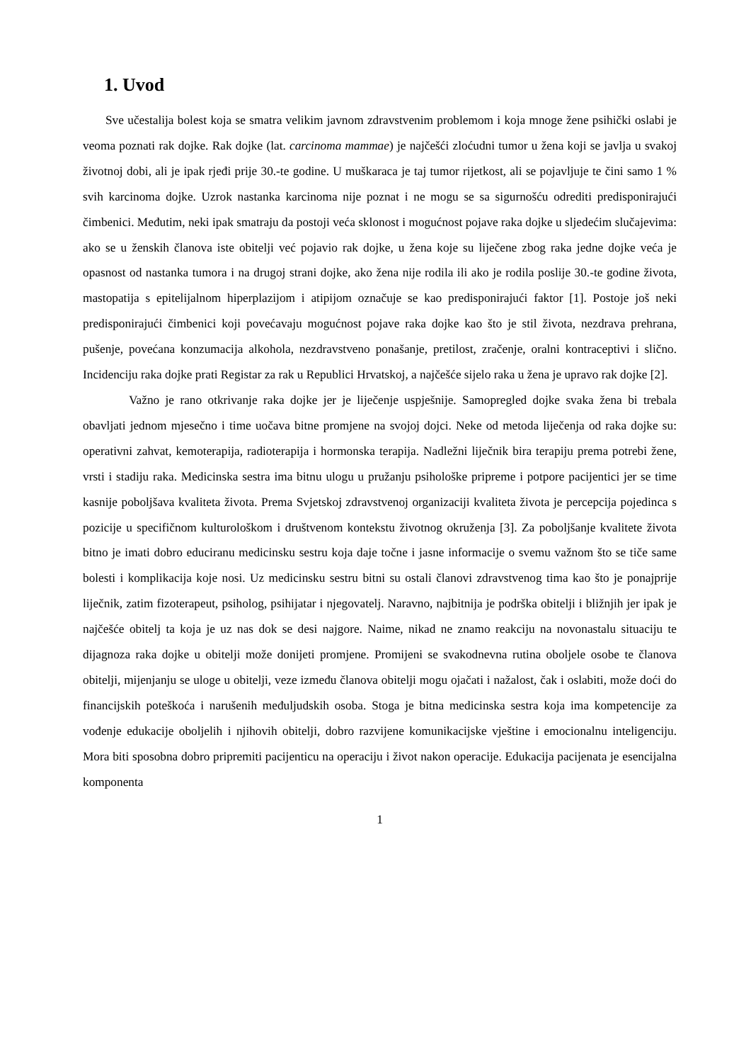1. Uvod
Sve učestalija bolest koja se smatra velikim javnom zdravstvenim problemom i koja mnoge žene psihički oslabi je veoma poznati rak dojke. Rak dojke (lat. carcinoma mammae) je najčešći zloćudni tumor u žena koji se javlja u svakoj životnoj dobi, ali je ipak rjeđi prije 30.-te godine. U muškaraca je taj tumor rijetkost, ali se pojavljuje te čini samo 1 % svih karcinoma dojke. Uzrok nastanka karcinoma nije poznat i ne mogu se sa sigurnošću odrediti predisponirajući čimbenici. Međutim, neki ipak smatraju da postoji veća sklonost i mogućnost pojave raka dojke u sljedećim slučajevima: ako se u ženskih članova iste obitelji već pojavio rak dojke, u žena koje su liječene zbog raka jedne dojke veća je opasnost od nastanka tumora i na drugoj strani dojke, ako žena nije rodila ili ako je rodila poslije 30.-te godine života, mastopatija s epitelijalnom hiperplazijom i atipijom označuje se kao predisponirajući faktor [1]. Postoje još neki predisponirajući čimbenici koji povećavaju mogućnost pojave raka dojke kao što je stil života, nezdrava prehrana, pušenje, povećana konzumacija alkohola, nezdravstveno ponašanje, pretilost, zračenje, oralni kontraceptivi i slično. Incidenciju raka dojke prati Registar za rak u Republici Hrvatskoj, a najčešće sijelo raka u žena je upravo rak dojke [2].
Važno je rano otkrivanje raka dojke jer je liječenje uspješnije. Samopregled dojke svaka žena bi trebala obavljati jednom mjesečno i time uočava bitne promjene na svojoj dojci. Neke od metoda liječenja od raka dojke su: operativni zahvat, kemoterapija, radioterapija i hormonska terapija. Nadležni liječnik bira terapiju prema potrebi žene, vrsti i stadiju raka. Medicinska sestra ima bitnu ulogu u pružanju psihološke pripreme i potpore pacijentici jer se time kasnije poboljšava kvaliteta života. Prema Svjetskoj zdravstvenoj organizaciji kvaliteta života je percepcija pojedinca s pozicije u specifičnom kulturološkom i društvenom kontekstu životnog okruženja [3]. Za poboljšanje kvalitete života bitno je imati dobro educiranu medicinsku sestru koja daje točne i jasne informacije o svemu važnom što se tiče same bolesti i komplikacija koje nosi. Uz medicinsku sestru bitni su ostali članovi zdravstvenog tima kao što je ponajprije liječnik, zatim fizoterapeut, psiholog, psihijatar i njegovatelj. Naravno, najbitnija je podrška obitelji i bližnjih jer ipak je najčešće obitelj ta koja je uz nas dok se desi najgore. Naime, nikad ne znamo reakciju na novonastalu situaciju te dijagnoza raka dojke u obitelji može donijeti promjene. Promijeni se svakodnevna rutina oboljele osobe te članova obitelji, mijenjanju se uloge u obitelji, veze između članova obitelji mogu ojačati i nažalost, čak i oslabiti, može doći do financijskih poteškoća i narušenih međuljudskih osoba. Stoga je bitna medicinska sestra koja ima kompetencije za vođenje edukacije oboljelih i njihovih obitelji, dobro razvijene komunikacijske vještine i emocionalnu inteligenciju. Mora biti sposobna dobro pripremiti pacijenticu na operaciju i život nakon operacije. Edukacija pacijenata je esencijalna komponenta
1